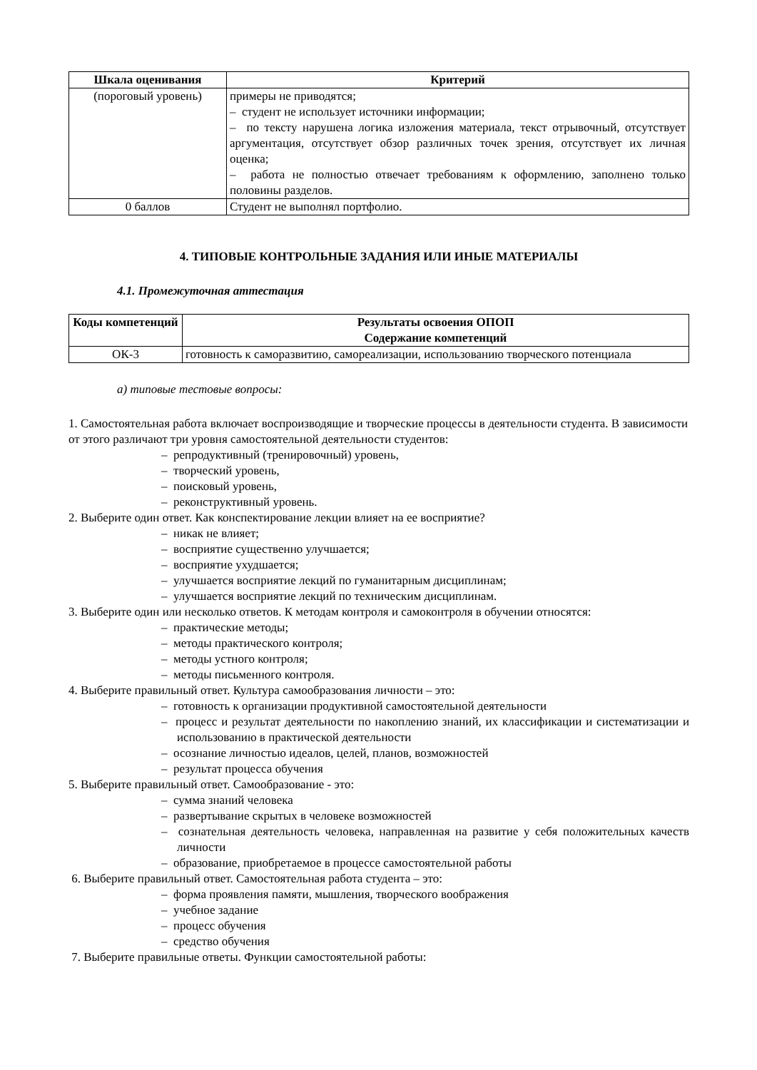| Шкала оценивания | Критерий |
| --- | --- |
| (пороговый уровень) | примеры не приводятся; – студент не использует источники информации; – по тексту нарушена логика изложения материала, текст отрывочный, отсутствует аргументация, отсутствует обзор различных точек зрения, отсутствует их личная оценка; – работа не полностью отвечает требованиям к оформлению, заполнено только половины разделов. |
| 0 баллов | Студент не выполнял портфолио. |
4. ТИПОВЫЕ КОНТРОЛЬНЫЕ ЗАДАНИЯ ИЛИ ИНЫЕ МАТЕРИАЛЫ
4.1. Промежуточная аттестация
| Коды компетенций | Результаты освоения ОПОП Содержание компетенций |
| --- | --- |
| ОК-3 | готовность к саморазвитию, самореализации, использованию творческого потенциала |
а) типовые тестовые вопросы:
1. Самостоятельная работа включает воспроизводящие и творческие процессы в деятельности студента. В зависимости от этого различают три уровня самостоятельной деятельности студентов:
– репродуктивный (тренировочный) уровень,
– творческий уровень,
– поисковый уровень,
– реконструктивный уровень.
2. Выберите один ответ. Как конспектирование лекции влияет на ее восприятие?
– никак не влияет;
– восприятие существенно улучшается;
– восприятие ухудшается;
– улучшается восприятие лекций по гуманитарным дисциплинам;
– улучшается восприятие лекций по техническим дисциплинам.
3. Выберите один или несколько ответов. К методам контроля и самоконтроля в обучении относятся:
– практические методы;
– методы практического контроля;
– методы устного контроля;
– методы письменного контроля.
4. Выберите правильный ответ. Культура самообразования личности – это:
– готовность к организации продуктивной самостоятельной деятельности
– процесс и результат деятельности по накоплению знаний, их классификации и систематизации и использованию в практической деятельности
– осознание личностью идеалов, целей, планов, возможностей
– результат процесса обучения
5. Выберите правильный ответ. Самообразование - это:
– сумма знаний человека
– развертывание скрытых в человеке возможностей
– сознательная деятельность человека, направленная на развитие у себя положительных качеств личности
– образование, приобретаемое в процессе самостоятельной работы
6. Выберите правильный ответ. Самостоятельная работа студента – это:
– форма проявления памяти, мышления, творческого воображения
– учебное задание
– процесс обучения
– средство обучения
7. Выберите правильные ответы. Функции самостоятельной работы: